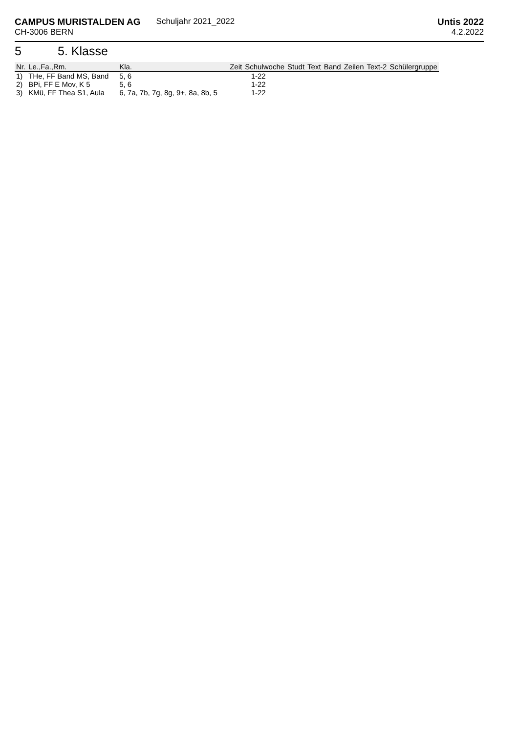CAMPUS MURISTALDEN AG
CH-3006 BERN
Schuljahr 2021_2022 Untis 2022
4.2.2022
5 5. Klasse
| Nr. | Le.,Fa.,Rm. | Kla. | Zeit | Schulwoche | Studt | Text | Band | Zeilen | Text-2 | Schülergruppe |
| --- | --- | --- | --- | --- | --- | --- | --- | --- | --- | --- |
| 1) | THe, FF Band MS, Band | 5, 6 | | 1-22 | | | | | | |
| 2) | BPi, FF E Mov, K 5 | 5, 6 | | 1-22 | | | | | | |
| 3) | KMü, FF Thea S1, Aula | 6, 7a, 7b, 7g, 8g, 9+, 8a, 8b, 5 | | 1-22 | | | | | | |